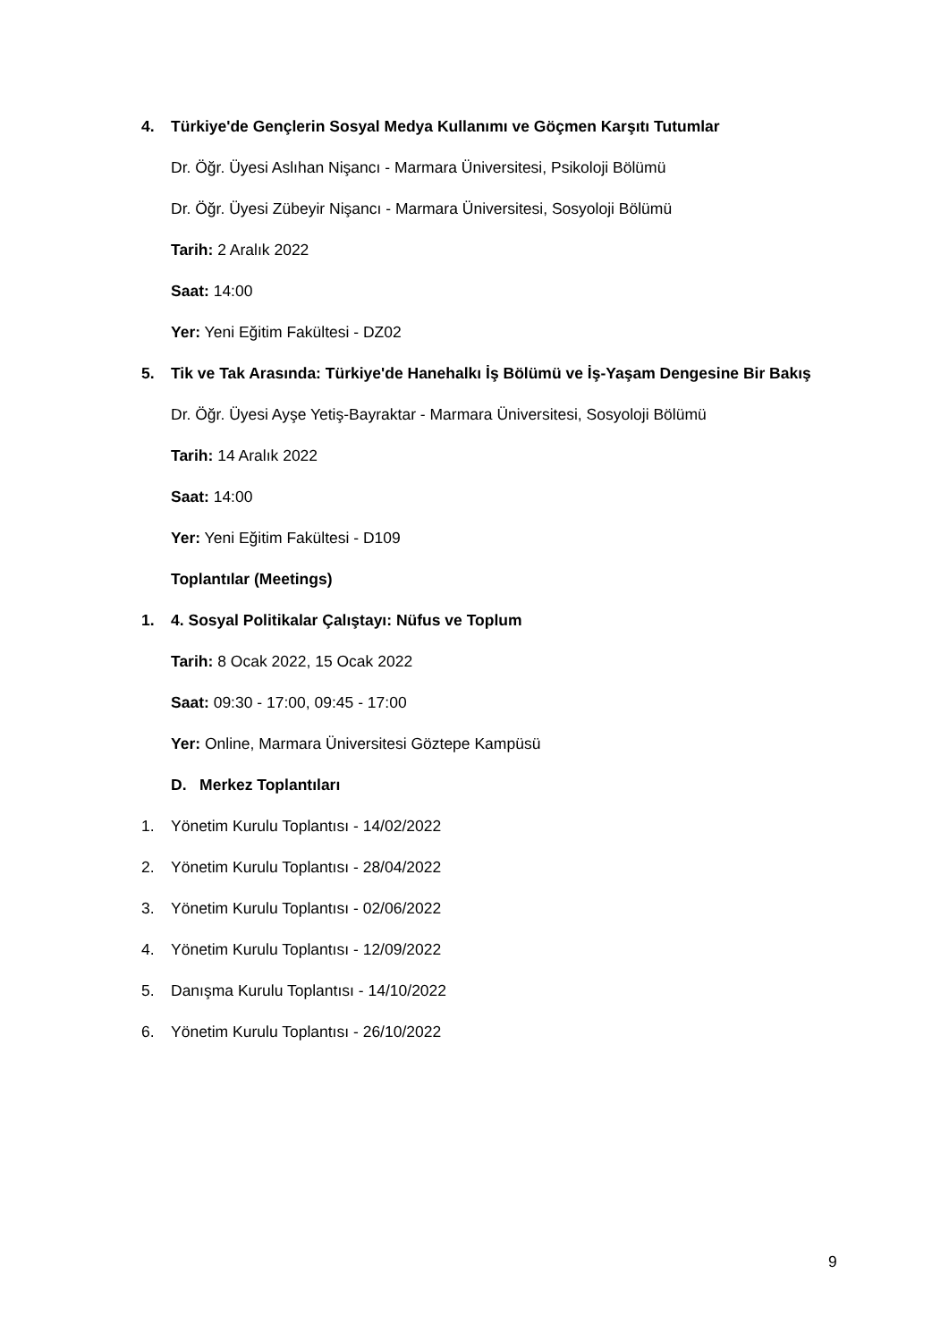4. Türkiye'de Gençlerin Sosyal Medya Kullanımı ve Göçmen Karşıtı Tutumlar
Dr. Öğr. Üyesi Aslıhan Nişancı - Marmara Üniversitesi, Psikoloji Bölümü
Dr. Öğr. Üyesi Zübeyir Nişancı - Marmara Üniversitesi, Sosyoloji Bölümü
Tarih: 2 Aralık 2022
Saat: 14:00
Yer: Yeni Eğitim Fakültesi - DZ02
5. Tik ve Tak Arasında: Türkiye'de Hanehalkı İş Bölümü ve İş-Yaşam Dengesine Bir Bakış
Dr. Öğr. Üyesi Ayşe Yetiş-Bayraktar - Marmara Üniversitesi, Sosyoloji Bölümü
Tarih: 14 Aralık 2022
Saat: 14:00
Yer: Yeni Eğitim Fakültesi - D109
Toplantılar (Meetings)
1. 4. Sosyal Politikalar Çalıştayı: Nüfus ve Toplum
Tarih: 8 Ocak 2022, 15 Ocak 2022
Saat: 09:30 - 17:00, 09:45 - 17:00
Yer: Online, Marmara Üniversitesi Göztepe Kampüsü
D. Merkez Toplantıları
1. Yönetim Kurulu Toplantısı - 14/02/2022
2. Yönetim Kurulu Toplantısı - 28/04/2022
3. Yönetim Kurulu Toplantısı - 02/06/2022
4. Yönetim Kurulu Toplantısı - 12/09/2022
5. Danışma Kurulu Toplantısı - 14/10/2022
6. Yönetim Kurulu Toplantısı - 26/10/2022
9